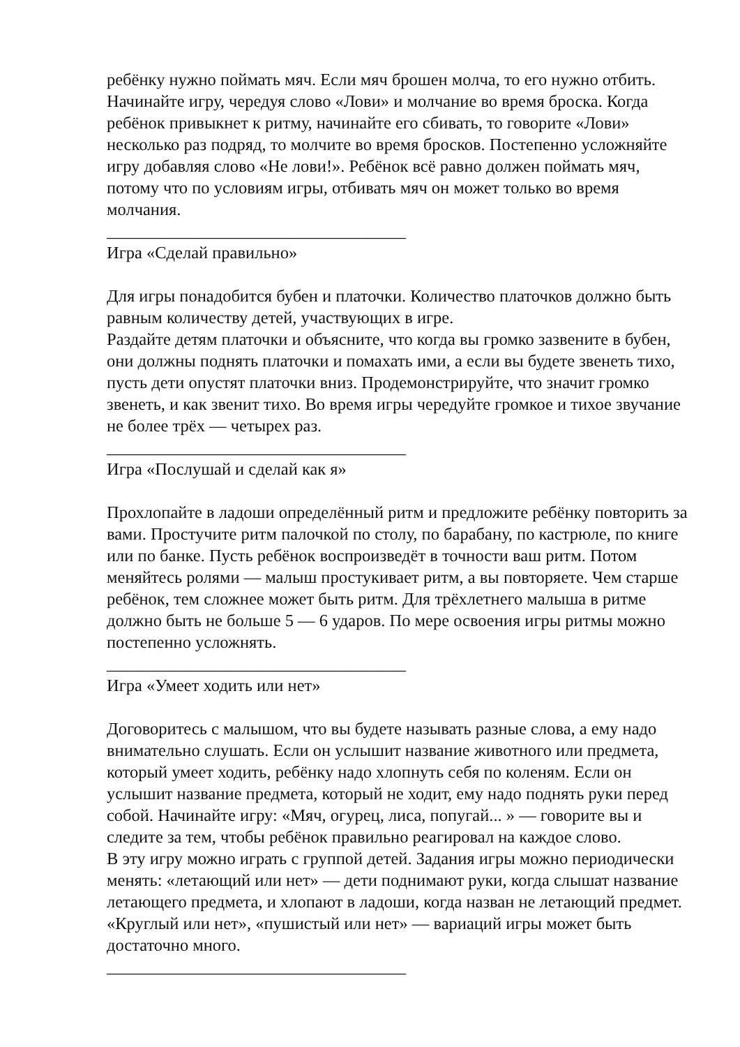ребёнку нужно поймать мяч. Если мяч брошен молча, то его нужно отбить. Начинайте игру, чередуя слово «Лови» и молчание во время броска. Когда ребёнок привыкнет к ритму, начинайте его сбивать, то говорите «Лови» несколько раз подряд, то молчите во время бросков. Постепенно усложняйте игру добавляя слово «Не лови!». Ребёнок всё равно должен поймать мяч, потому что по условиям игры, отбивать мяч он может только во время молчания.
___________________________________
Игра «Сделай правильно»
Для игры понадобится бубен и платочки. Количество платочков должно быть равным количеству детей, участвующих в игре.
Раздайте детям платочки и объясните, что когда вы громко зазвените в бубен, они должны поднять платочки и помахать ими, а если вы будете звенеть тихо, пусть дети опустят платочки вниз. Продемонстрируйте, что значит громко звенеть, и как звенит тихо. Во время игры чередуйте громкое и тихое звучание не более трёх — четырех раз.
___________________________________
Игра «Послушай и сделай как я»
Прохлопайте в ладоши определённый ритм и предложите ребёнку повторить за вами. Простучите ритм палочкой по столу, по барабану, по кастрюле, по книге или по банке. Пусть ребёнок воспроизведёт в точности ваш ритм. Потом меняйтесь ролями — малыш простукивает ритм, а вы повторяете. Чем старше ребёнок, тем сложнее может быть ритм. Для трёхлетнего малыша в ритме должно быть не больше 5 — 6 ударов. По мере освоения игры ритмы можно постепенно усложнять.
___________________________________
Игра «Умеет ходить или нет»
Договоритесь с малышом, что вы будете называть разные слова, а ему надо внимательно слушать. Если он услышит название животного или предмета, который умеет ходить, ребёнку надо хлопнуть себя по коленям. Если он услышит название предмета, который не ходит, ему надо поднять руки перед собой. Начинайте игру: «Мяч, огурец, лиса, попугай... » — говорите вы и следите за тем, чтобы ребёнок правильно реагировал на каждое слово.
В эту игру можно играть с группой детей. Задания игры можно периодически менять: «летающий или нет» — дети поднимают руки, когда слышат название летающего предмета, и хлопают в ладоши, когда назван не летающий предмет. «Круглый или нет», «пушистый или нет» — вариаций игры может быть достаточно много.
___________________________________